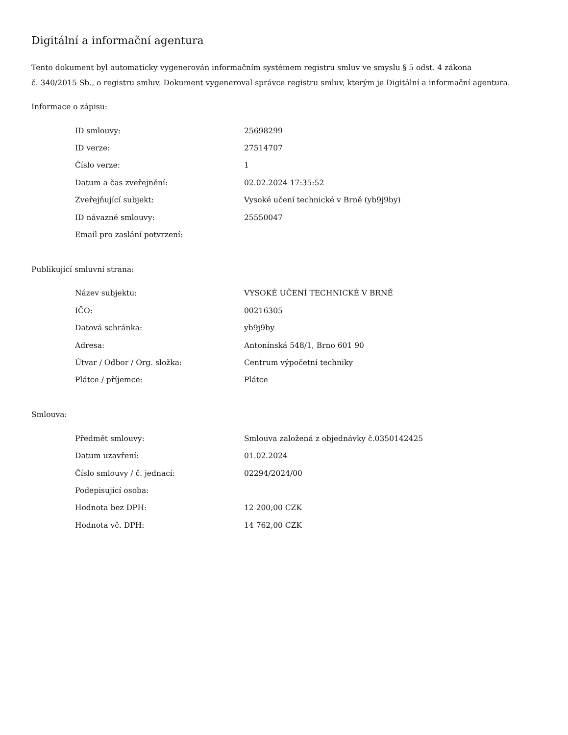Digitální a informační agentura
Tento dokument byl automaticky vygenerován informačním systémem registru smluv ve smyslu § 5 odst. 4 zákona
č. 340/2015 Sb., o registru smluv. Dokument vygeneroval správce registru smluv, kterým je Digitální a informační agentura.
Informace o zápisu:
| ID smlouvy: | 25698299 |
| ID verze: | 27514707 |
| Číslo verze: | 1 |
| Datum a čas zveřejnění: | 02.02.2024 17:35:52 |
| Zveřejňující subjekt: | Vysoké učení technické v Brně (yb9j9by) |
| ID návazné smlouvy: | 25550047 |
| Email pro zaslání potvrzení: | |
Publikující smluvní strana:
| Název subjektu: | VYSOKÉ UČENÍ TECHNICKÉ V BRNĚ |
| IČO: | 00216305 |
| Datová schránka: | yb9j9by |
| Adresa: | Antonínská 548/1, Brno 601 90 |
| Útvar / Odbor / Org. složka: | Centrum výpočetní techniky |
| Plátce / příjemce: | Plátce |
Smlouva:
| Předmět smlouvy: | Smlouva založená z objednávky č.0350142425 |
| Datum uzavření: | 01.02.2024 |
| Číslo smlouvy / č. jednací: | 02294/2024/00 |
| Podepisující osoba: | |
| Hodnota bez DPH: | 12 200,00 CZK |
| Hodnota vč. DPH: | 14 762,00 CZK |